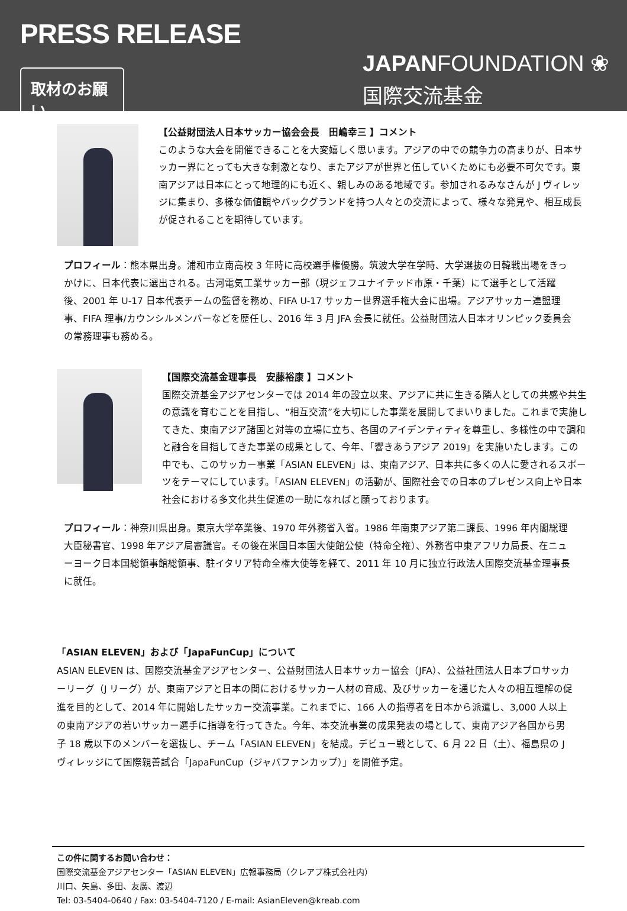PRESS RELEASE
取材のお願い
JAPANFOUNDATION ❀
国際交流基金
【公益財団法人日本サッカー協会会長　田嶋幸三 】コメント
このような大会を開催できることを大変嬉しく思います。アジアの中での競争力の高まりが、日本サッカー界にとっても大きな刺激となり、またアジアが世界と伍していくためにも必要不可欠です。東南アジアは日本にとって地理的にも近く、親しみのある地域です。参加されるみなさんが J ヴィレッジに集まり、多様な価値観やバックグランドを持つ人々との交流によって、様々な発見や、相互成長が促されることを期待しています。
プロフィール：熊本県出身。浦和市立南高校 3 年時に高校選手権優勝。筑波大学在学時、大学選抜の日韓戦出場をきっかけに、日本代表に選出される。古河電気工業サッカー部（現ジェフユナイテッド市原・千葉）にて選手として活躍後、2001 年 U-17 日本代表チームの監督を務め、FIFA U-17 サッカー世界選手権大会に出場。アジアサッカー連盟理事、FIFA 理事/カウンシルメンバーなどを歴任し、2016 年 3 月 JFA 会長に就任。公益財団法人日本オリンピック委員会の常務理事も務める。
【国際交流基金理事長　安藤裕康 】コメント
国際交流基金アジアセンターでは 2014 年の設立以来、アジアに共に生きる隣人としての共感や共生の意識を育むことを目指し、“相互交流”を大切にした事業を展開してまいりました。これまで実施してきた、東南アジア諸国と対等の立場に立ち、各国のアイデンティティを尊重し、多様性の中で調和と融合を目指してきた事業の成果として、今年、「響きあうアジア 2019」を実施いたします。この中でも、このサッカー事業「ASIAN ELEVEN」は、東南アジア、日本共に多くの人に愛されるスポーツをテーマにしています。「ASIAN ELEVEN」の活動が、国際社会での日本のプレゼンス向上や日本社会における多文化共生促進の一助になればと願っております。
プロフィール：神奈川県出身。東京大学卒業後、1970 年外務省入省。1986 年南東アジア第二課長、1996 年内閣総理大臣秘書官、1998 年アジア局審議官。その後在米国日本国大使館公使（特命全権）、外務省中東アフリカ局長、在ニューヨーク日本国総領事館総領事、駐イタリア特命全権大使等を経て、2011 年 10 月に独立行政法人国際交流基金理事長に就任。
「ASIAN ELEVEN」および「JapaFunCup」について
ASIAN ELEVEN は、国際交流基金アジアセンター、公益財団法人日本サッカー協会（JFA）、公益社団法人日本プロサッカーリーグ（J リーグ）が、東南アジアと日本の間におけるサッカー人材の育成、及びサッカーを通じた人々の相互理解の促進を目的として、2014 年に開始したサッカー交流事業。これまでに、166 人の指導者を日本から派遣し、3,000 人以上の東南アジアの若いサッカー選手に指導を行ってきた。今年、本交流事業の成果発表の場として、東南アジア各国から男子 18 歳以下のメンバーを選抜し、チーム「ASIAN ELEVEN」を結成。デビュー戦として、6 月 22 日（土）、福島県の J ヴィレッジにて国際親善試合「JapaFunCup（ジャパファンカップ）」を開催予定。
この件に関するお問い合わせ：
国際交流基金アジアセンター「ASIAN ELEVEN」広報事務局（クレアブ株式会社内）
川口、矢島、多田、友廣、渡辺
Tel: 03-5404-0640 / Fax: 03-5404-7120 / E-mail: AsianEleven@kreab.com